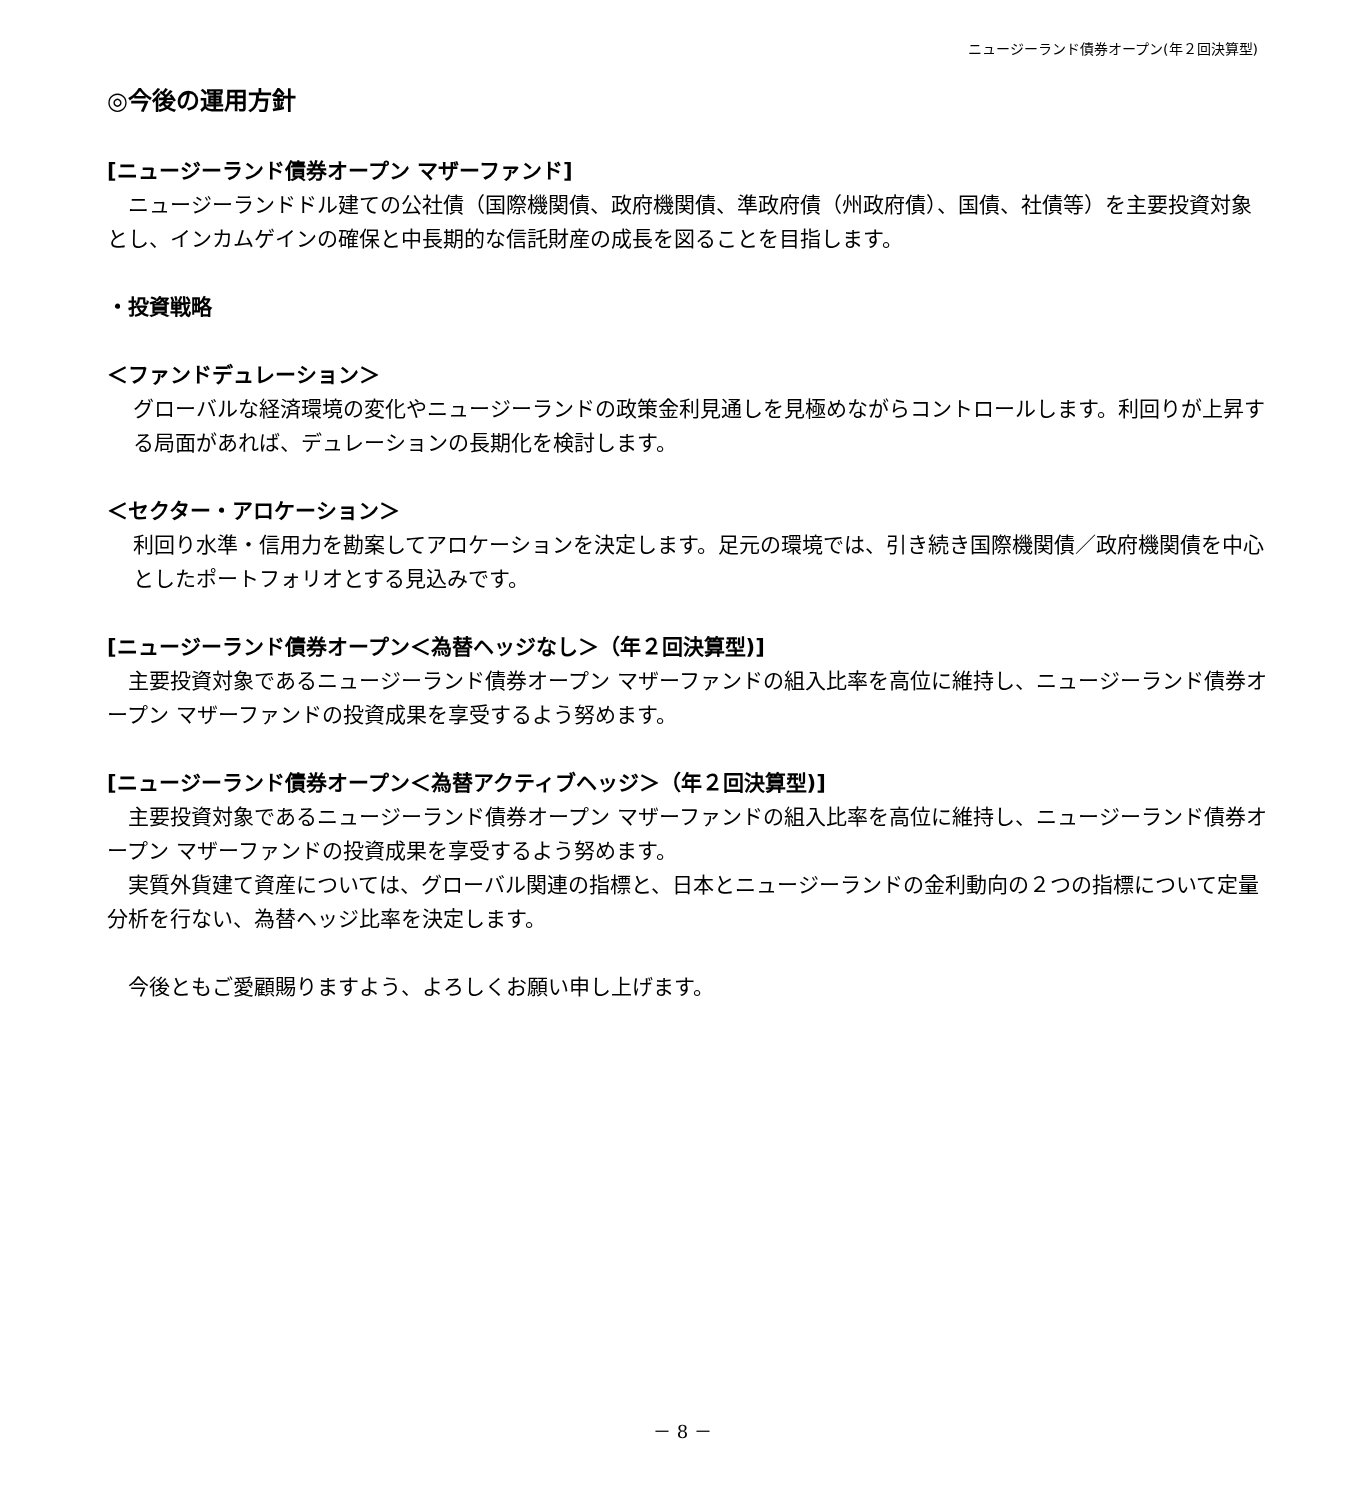ニュージーランド債券オープン(年２回決算型)
◎今後の運用方針
[ニュージーランド債券オープン マザーファンド]
　ニュージーランドドル建ての公社債（国際機関債、政府機関債、準政府債（州政府債）、国債、社債等）を主要投資対象とし、インカムゲインの確保と中長期的な信託財産の成長を図ることを目指します。
・投資戦略
＜ファンドデュレーション＞
グローバルな経済環境の変化やニュージーランドの政策金利見通しを見極めながらコントロールします。利回りが上昇する局面があれば、デュレーションの長期化を検討します。
＜セクター・アロケーション＞
利回り水準・信用力を勘案してアロケーションを決定します。足元の環境では、引き続き国際機関債／政府機関債を中心としたポートフォリオとする見込みです。
[ニュージーランド債券オープン＜為替ヘッジなし＞（年２回決算型)]
　主要投資対象であるニュージーランド債券オープン マザーファンドの組入比率を高位に維持し、ニュージーランド債券オープン マザーファンドの投資成果を享受するよう努めます。
[ニュージーランド債券オープン＜為替アクティブヘッジ＞（年２回決算型)]
　主要投資対象であるニュージーランド債券オープン マザーファンドの組入比率を高位に維持し、ニュージーランド債券オープン マザーファンドの投資成果を享受するよう努めます。
　実質外貨建て資産については、グローバル関連の指標と、日本とニュージーランドの金利動向の２つの指標について定量分析を行ない、為替ヘッジ比率を決定します。
　今後ともご愛顧賜りますよう、よろしくお願い申し上げます。
－ 8 －